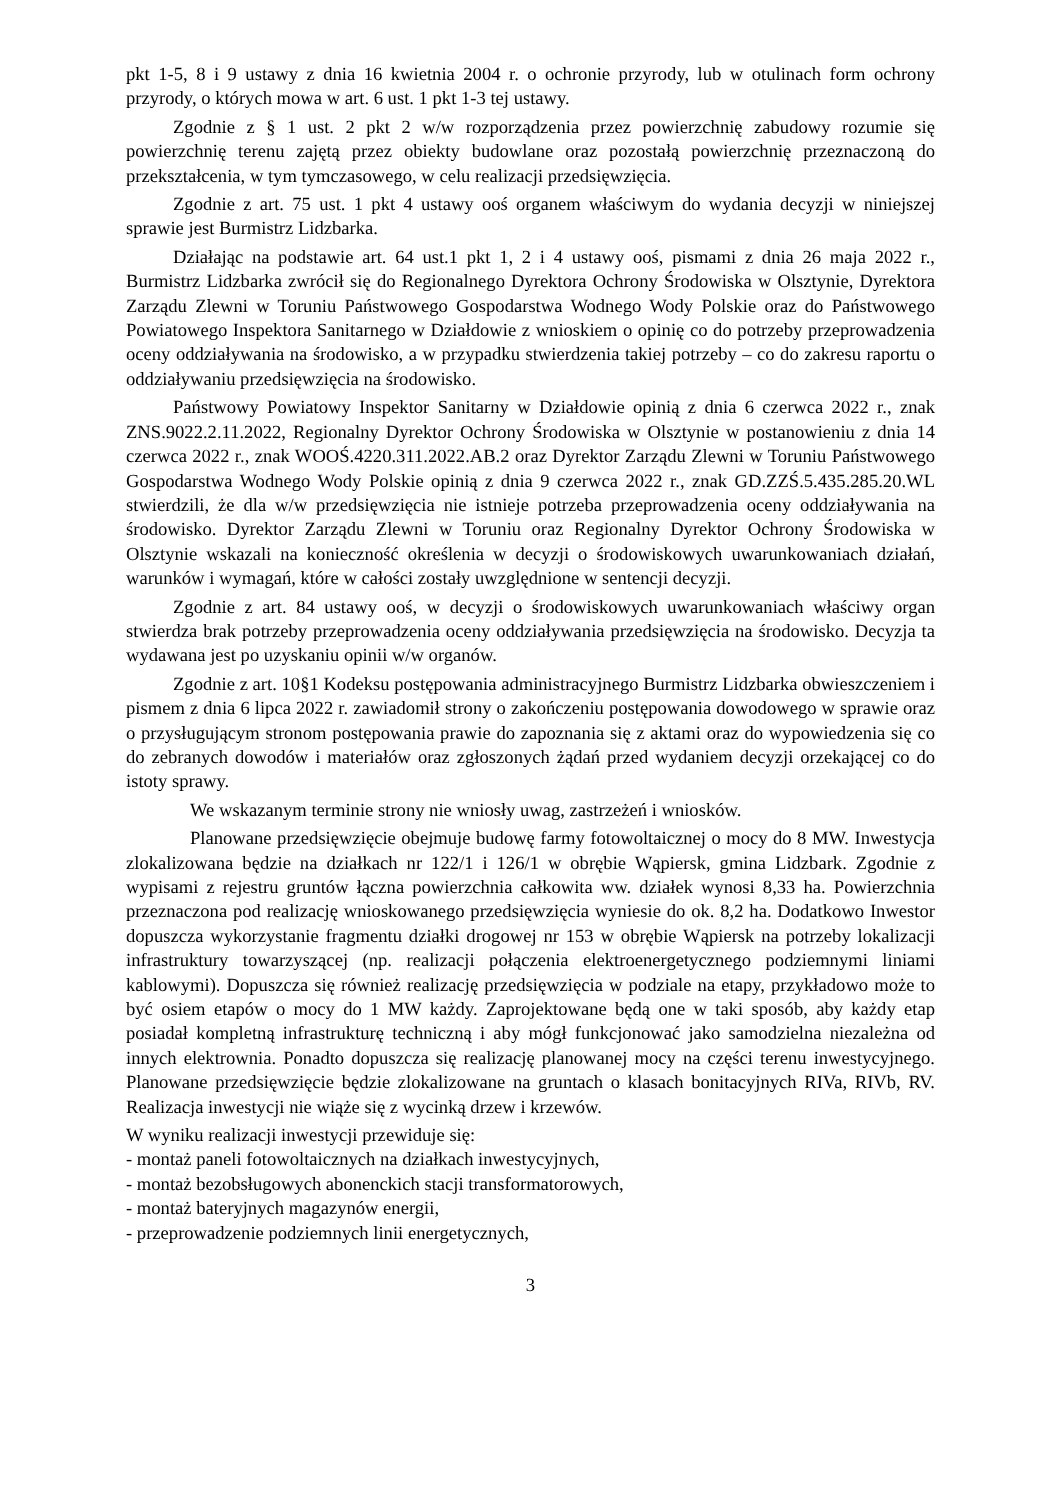pkt 1-5, 8 i 9 ustawy z dnia 16 kwietnia 2004 r. o ochronie przyrody, lub w otulinach form ochrony przyrody, o których mowa w art. 6 ust. 1 pkt 1-3 tej ustawy.
Zgodnie z § 1 ust. 2 pkt 2 w/w rozporządzenia przez powierzchnię zabudowy rozumie się powierzchnię terenu zajętą przez obiekty budowlane oraz pozostałą powierzchnię przeznaczoną do przekształcenia, w tym tymczasowego, w celu realizacji przedsięwzięcia.
Zgodnie z art. 75 ust. 1 pkt 4 ustawy ooś organem właściwym do wydania decyzji w niniejszej sprawie jest Burmistrz Lidzbarka.
Działając na podstawie art. 64 ust.1 pkt 1, 2 i 4 ustawy ooś, pismami z dnia 26 maja 2022 r., Burmistrz Lidzbarka zwrócił się do Regionalnego Dyrektora Ochrony Środowiska w Olsztynie, Dyrektora Zarządu Zlewni w Toruniu Państwowego Gospodarstwa Wodnego Wody Polskie oraz do Państwowego Powiatowego Inspektora Sanitarnego w Działdowie z wnioskiem o opinię co do potrzeby przeprowadzenia oceny oddziaływania na środowisko, a w przypadku stwierdzenia takiej potrzeby – co do zakresu raportu o oddziaływaniu przedsięwzięcia na środowisko.
Państwowy Powiatowy Inspektor Sanitarny w Działdowie opinią z dnia 6 czerwca 2022 r., znak ZNS.9022.2.11.2022, Regionalny Dyrektor Ochrony Środowiska w Olsztynie w postanowieniu z dnia 14 czerwca 2022 r., znak WOOŚ.4220.311.2022.AB.2 oraz Dyrektor Zarządu Zlewni w Toruniu Państwowego Gospodarstwa Wodnego Wody Polskie opinią z dnia 9 czerwca 2022 r., znak GD.ZZŚ.5.435.285.20.WL stwierdzili, że dla w/w przedsięwzięcia nie istnieje potrzeba przeprowadzenia oceny oddziaływania na środowisko. Dyrektor Zarządu Zlewni w Toruniu oraz Regionalny Dyrektor Ochrony Środowiska w Olsztynie wskazali na konieczność określenia w decyzji o środowiskowych uwarunkowaniach działań, warunków i wymagań, które w całości zostały uwzględnione w sentencji decyzji.
Zgodnie z art. 84 ustawy ooś, w decyzji o środowiskowych uwarunkowaniach właściwy organ stwierdza brak potrzeby przeprowadzenia oceny oddziaływania przedsięwzięcia na środowisko. Decyzja ta wydawana jest po uzyskaniu opinii w/w organów.
Zgodnie z art. 10§1 Kodeksu postępowania administracyjnego Burmistrz Lidzbarka obwieszczeniem i pismem z dnia 6 lipca 2022 r. zawiadomił strony o zakończeniu postępowania dowodowego w sprawie oraz o przysługującym stronom postępowania prawie do zapoznania się z aktami oraz do wypowiedzenia się co do zebranych dowodów i materiałów oraz zgłoszonych żądań przed wydaniem decyzji orzekającej co do istoty sprawy.
We wskazanym terminie strony nie wniosły uwag, zastrzeżeń i wniosków.
Planowane przedsięwzięcie obejmuje budowę farmy fotowoltaicznej o mocy do 8 MW. Inwestycja zlokalizowana będzie na działkach nr 122/1 i 126/1 w obrębie Wąpiersk, gmina Lidzbark. Zgodnie z wypisami z rejestru gruntów łączna powierzchnia całkowita ww. działek wynosi 8,33 ha. Powierzchnia przeznaczona pod realizację wnioskowanego przedsięwzięcia wyniesie do ok. 8,2 ha. Dodatkowo Inwestor dopuszcza wykorzystanie fragmentu działki drogowej nr 153 w obrębie Wąpiersk na potrzeby lokalizacji infrastruktury towarzyszącej (np. realizacji połączenia elektroenergetycznego podziemnymi liniami kablowymi). Dopuszcza się również realizację przedsięwzięcia w podziale na etapy, przykładowo może to być osiem etapów o mocy do 1 MW każdy. Zaprojektowane będą one w taki sposób, aby każdy etap posiadał kompletną infrastrukturę techniczną i aby mógł funkcjonować jako samodzielna niezależna od innych elektrownia. Ponadto dopuszcza się realizację planowanej mocy na części terenu inwestycyjnego. Planowane przedsięwzięcie będzie zlokalizowane na gruntach o klasach bonitacyjnych RIVa, RIVb, RV. Realizacja inwestycji nie wiąże się z wycinką drzew i krzewów.
W wyniku realizacji inwestycji przewiduje się:
- montaż paneli fotowoltaicznych na działkach inwestycyjnych,
- montaż bezobsługowych abonenckich stacji transformatorowych,
- montaż bateryjnych magazynów energii,
- przeprowadzenie podziemnych linii energetycznych,
3